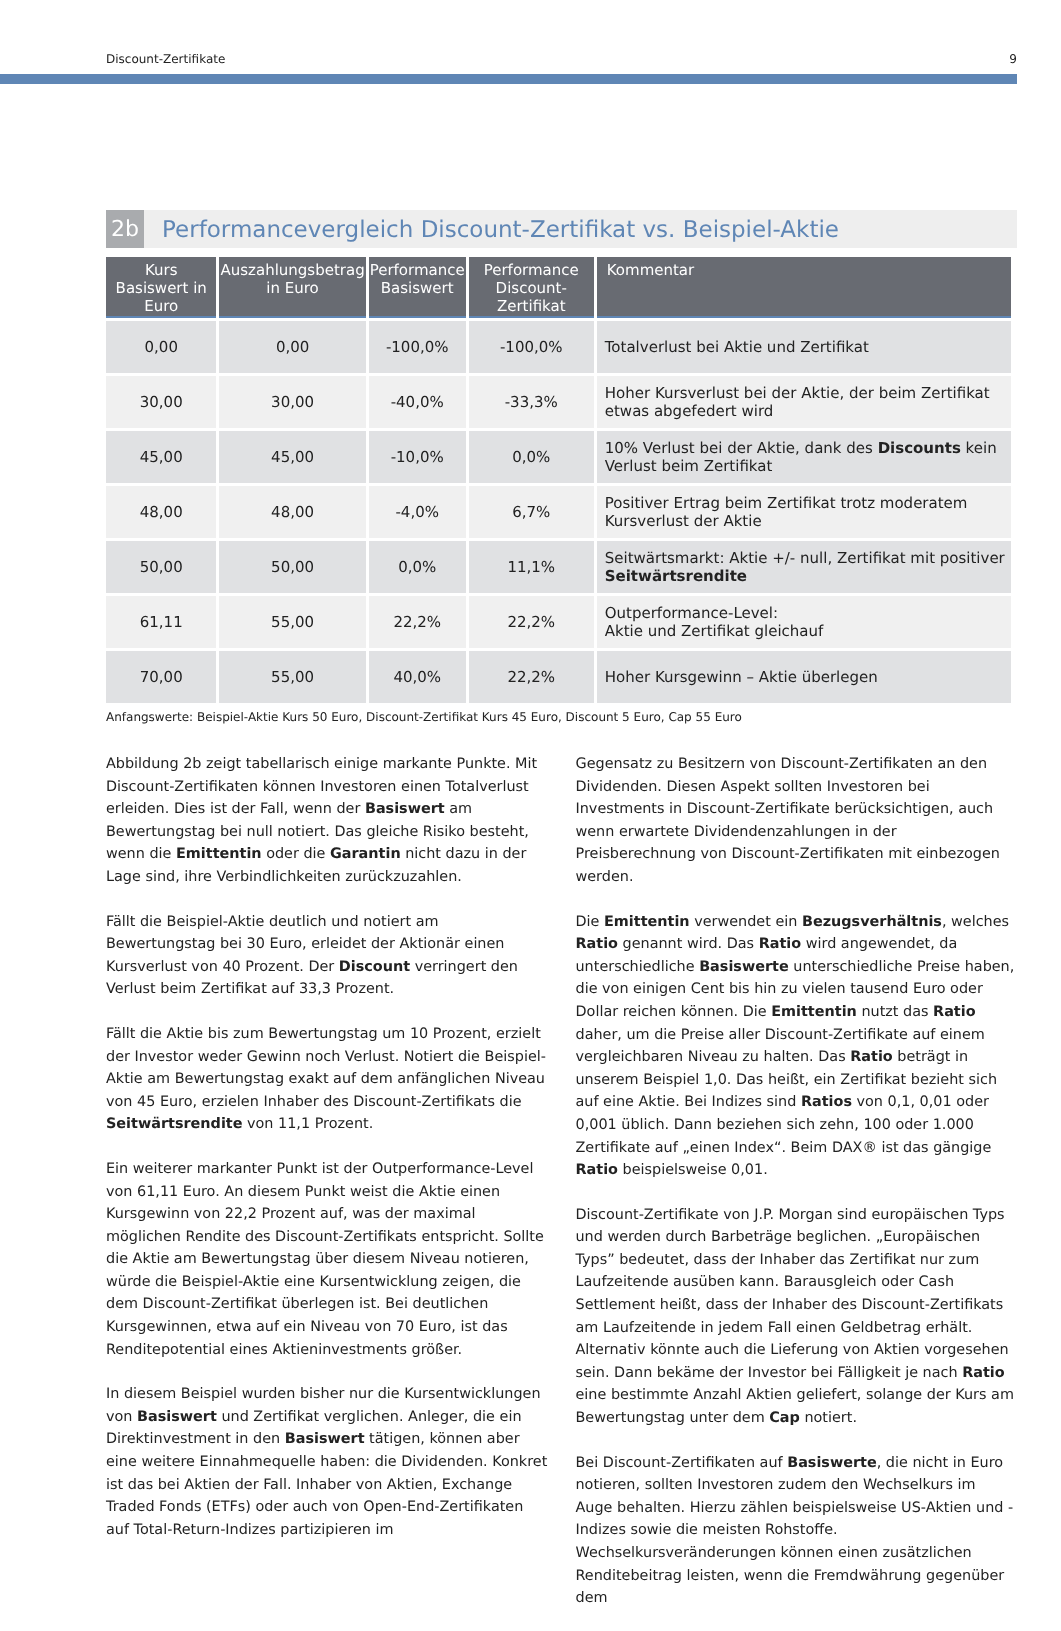Discount-Zertifikate 9
2b Performancevergleich Discount-Zertifikat vs. Beispiel-Aktie
| Kurs Basiswert in Euro | Auszahlungsbetrag in Euro | Performance Basiswert | Performance Discount-Zertifikat | Kommentar |
| --- | --- | --- | --- | --- |
| 0,00 | 0,00 | -100,0% | -100,0% | Totalverlust bei Aktie und Zertifikat |
| 30,00 | 30,00 | -40,0% | -33,3% | Hoher Kursverlust bei der Aktie, der beim Zertifikat etwas abgefedert wird |
| 45,00 | 45,00 | -10,0% | 0,0% | 10% Verlust bei der Aktie, dank des Discounts kein Verlust beim Zertifikat |
| 48,00 | 48,00 | -4,0% | 6,7% | Positiver Ertrag beim Zertifikat trotz moderatem Kursverlust der Aktie |
| 50,00 | 50,00 | 0,0% | 11,1% | Seitwärtsmarkt: Aktie +/- null, Zertifikat mit positiver Seitwärtsrendite |
| 61,11 | 55,00 | 22,2% | 22,2% | Outperformance-Level: Aktie und Zertifikat gleichauf |
| 70,00 | 55,00 | 40,0% | 22,2% | Hoher Kursgewinn – Aktie überlegen |
Anfangswerte: Beispiel-Aktie Kurs 50 Euro, Discount-Zertifikat Kurs 45 Euro, Discount 5 Euro, Cap 55 Euro
Abbildung 2b zeigt tabellarisch einige markante Punkte. Mit Discount-Zertifikaten können Investoren einen Totalverlust erleiden. Dies ist der Fall, wenn der Basiswert am Bewertungstag bei null notiert. Das gleiche Risiko besteht, wenn die Emittentin oder die Garantin nicht dazu in der Lage sind, ihre Verbindlichkeiten zurückzuzahlen.
Fällt die Beispiel-Aktie deutlich und notiert am Bewertungstag bei 30 Euro, erleidet der Aktionär einen Kursverlust von 40 Prozent. Der Discount verringert den Verlust beim Zertifikat auf 33,3 Prozent.
Fällt die Aktie bis zum Bewertungstag um 10 Prozent, erzielt der Investor weder Gewinn noch Verlust. Notiert die Beispiel-Aktie am Bewertungstag exakt auf dem anfänglichen Niveau von 45 Euro, erzielen Inhaber des Discount-Zertifikats die Seitwärtsrendite von 11,1 Prozent.
Ein weiterer markanter Punkt ist der Outperformance-Level von 61,11 Euro. An diesem Punkt weist die Aktie einen Kursgewinn von 22,2 Prozent auf, was der maximal möglichen Rendite des Discount-Zertifikats entspricht. Sollte die Aktie am Bewertungstag über diesem Niveau notieren, würde die Beispiel-Aktie eine Kursentwicklung zeigen, die dem Discount-Zertifikat überlegen ist. Bei deutlichen Kursgewinnen, etwa auf ein Niveau von 70 Euro, ist das Renditepotential eines Aktieninvestments größer.
In diesem Beispiel wurden bisher nur die Kursentwicklungen von Basiswert und Zertifikat verglichen. Anleger, die ein Direktinvestment in den Basiswert tätigen, können aber eine weitere Einnahmequelle haben: die Dividenden. Konkret ist das bei Aktien der Fall. Inhaber von Aktien, Exchange Traded Fonds (ETFs) oder auch von Open-End-Zertifikaten auf Total-Return-Indizes partizipieren im
Gegensatz zu Besitzern von Discount-Zertifikaten an den Dividenden. Diesen Aspekt sollten Investoren bei Investments in Discount-Zertifikate berücksichtigen, auch wenn erwartete Dividendenzahlungen in der Preisberechnung von Discount-Zertifikaten mit einbezogen werden.
Die Emittentin verwendet ein Bezugsverhältnis, welches Ratio genannt wird. Das Ratio wird angewendet, da unterschiedliche Basiswerte unterschiedliche Preise haben, die von einigen Cent bis hin zu vielen tausend Euro oder Dollar reichen können. Die Emittentin nutzt das Ratio daher, um die Preise aller Discount-Zertifikate auf einem vergleichbaren Niveau zu halten. Das Ratio beträgt in unserem Beispiel 1,0. Das heißt, ein Zertifikat bezieht sich auf eine Aktie. Bei Indizes sind Ratios von 0,1, 0,01 oder 0,001 üblich. Dann beziehen sich zehn, 100 oder 1.000 Zertifikate auf „einen Index“. Beim DAX® ist das gängige Ratio beispielsweise 0,01.
Discount-Zertifikate von J.P. Morgan sind europäischen Typs und werden durch Barbeträge beglichen. „Europäischen Typs” bedeutet, dass der Inhaber das Zertifikat nur zum Laufzeitende ausüben kann. Barausgleich oder Cash Settlement heißt, dass der Inhaber des Discount-Zertifikats am Laufzeitende in jedem Fall einen Geldbetrag erhält. Alternativ könnte auch die Lieferung von Aktien vorgesehen sein. Dann bekäme der Investor bei Fälligkeit je nach Ratio eine bestimmte Anzahl Aktien geliefert, solange der Kurs am Bewertungstag unter dem Cap notiert.
Bei Discount-Zertifikaten auf Basiswerte, die nicht in Euro notieren, sollten Investoren zudem den Wechselkurs im Auge behalten. Hierzu zählen beispielsweise US-Aktien und -Indizes sowie die meisten Rohstoffe. Wechselkursveränderungen können einen zusätzlichen Renditebeitrag leisten, wenn die Fremdwährung gegenüber dem